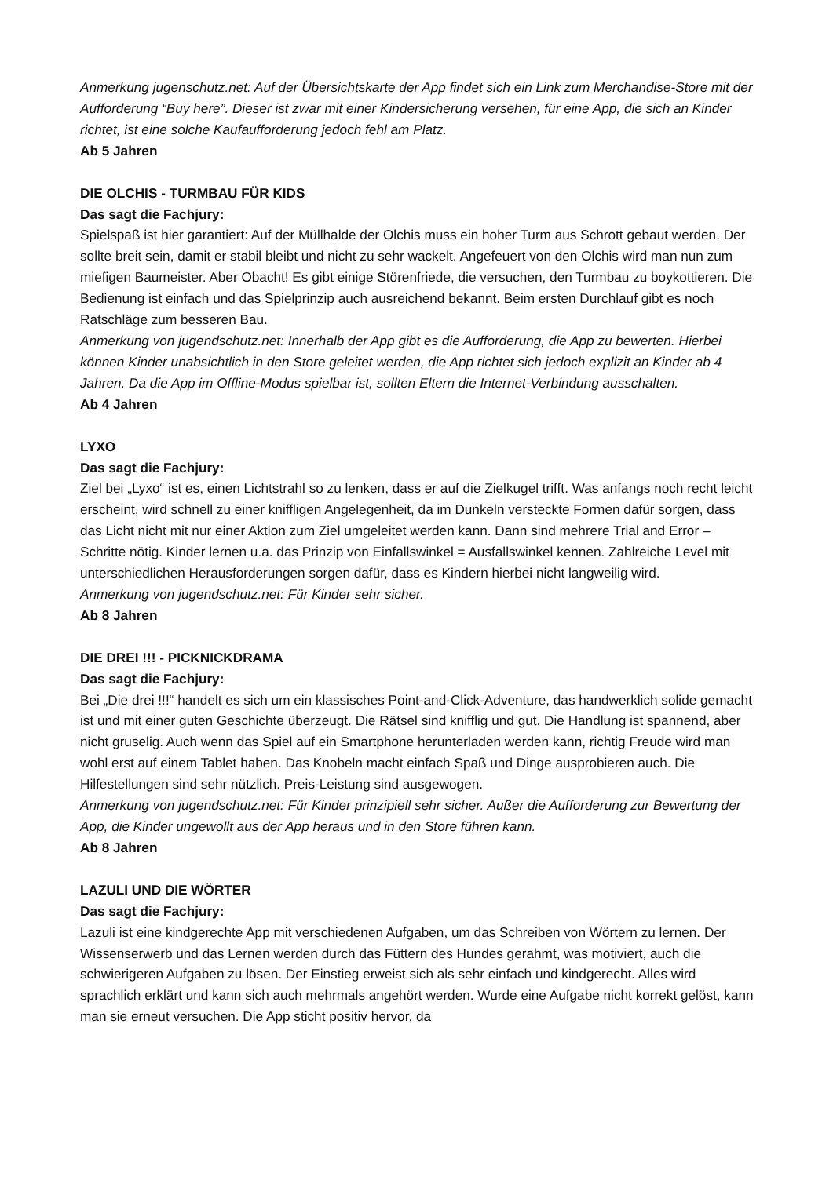Anmerkung jugenschutz.net: Auf der Übersichtskarte der App findet sich ein Link zum Merchandise-Store mit der Aufforderung “Buy here”. Dieser ist zwar mit einer Kindersicherung versehen, für eine App, die sich an Kinder richtet, ist eine solche Kaufaufforderung jedoch fehl am Platz.
Ab 5 Jahren
DIE OLCHIS - TURMBAU FÜR KIDS
Das sagt die Fachjury:
Spielspaß ist hier garantiert: Auf der Müllhalde der Olchis muss ein hoher Turm aus Schrott gebaut werden. Der sollte breit sein, damit er stabil bleibt und nicht zu sehr wackelt. Angefeuert von den Olchis wird man nun zum miefigen Baumeister. Aber Obacht! Es gibt einige Störenfriede, die versuchen, den Turmbau zu boykottieren. Die Bedienung ist einfach und das Spielprinzip auch ausreichend bekannt. Beim ersten Durchlauf gibt es noch Ratschläge zum besseren Bau.
Anmerkung von jugendschutz.net: Innerhalb der App gibt es die Aufforderung, die App zu bewerten. Hierbei können Kinder unabsichtlich in den Store geleitet werden, die App richtet sich jedoch explizit an Kinder ab 4 Jahren. Da die App im Offline-Modus spielbar ist, sollten Eltern die Internet-Verbindung ausschalten.
Ab 4 Jahren
LYXO
Das sagt die Fachjury:
Ziel bei „Lyxo“ ist es, einen Lichtstrahl so zu lenken, dass er auf die Zielkugel trifft. Was anfangs noch recht leicht erscheint, wird schnell zu einer kniffligen Angelegenheit, da im Dunkeln versteckte Formen dafür sorgen, dass das Licht nicht mit nur einer Aktion zum Ziel umgeleitet werden kann. Dann sind mehrere Trial and Error – Schritte nötig. Kinder lernen u.a. das Prinzip von Einfallswinkel = Ausfallswinkel kennen. Zahlreiche Level mit unterschiedlichen Herausforderungen sorgen dafür, dass es Kindern hierbei nicht langweilig wird.
Anmerkung von jugendschutz.net: Für Kinder sehr sicher.
Ab 8 Jahren
DIE DREI !!! - PICKNICKDRAMA
Das sagt die Fachjury:
Bei „Die drei !!!“ handelt es sich um ein klassisches Point-and-Click-Adventure, das handwerklich solide gemacht ist und mit einer guten Geschichte überzeugt. Die Rätsel sind knifflig und gut. Die Handlung ist spannend, aber nicht gruselig. Auch wenn das Spiel auf ein Smartphone herunterladen werden kann, richtig Freude wird man wohl erst auf einem Tablet haben. Das Knobeln macht einfach Spaß und Dinge ausprobieren auch. Die Hilfestellungen sind sehr nützlich. Preis-Leistung sind ausgewogen.
Anmerkung von jugendschutz.net: Für Kinder prinzipiell sehr sicher. Außer die Aufforderung zur Bewertung der App, die Kinder ungewollt aus der App heraus und in den Store führen kann.
Ab 8 Jahren
LAZULI UND DIE WÖRTER
Das sagt die Fachjury:
Lazuli ist eine kindgerechte App mit verschiedenen Aufgaben, um das Schreiben von Wörtern zu lernen. Der Wissenserwerb und das Lernen werden durch das Füttern des Hundes gerahmt, was motiviert, auch die schwierigeren Aufgaben zu lösen. Der Einstieg erweist sich als sehr einfach und kindgerecht. Alles wird sprachlich erklärt und kann sich auch mehrmals angehört werden. Wurde eine Aufgabe nicht korrekt gelöst, kann man sie erneut versuchen. Die App sticht positiv hervor, da